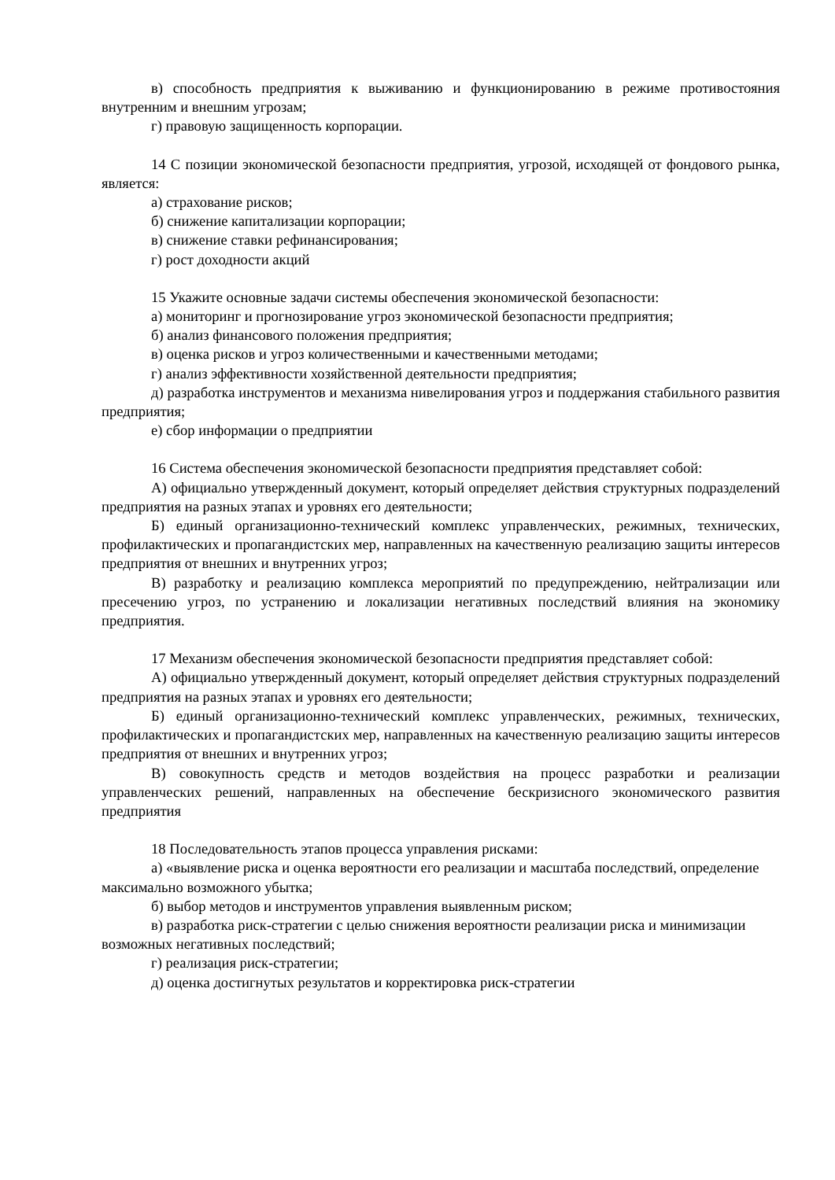в) способность предприятия к выживанию и функционированию в режиме противостояния внутренним и внешним угрозам;
г) правовую защищенность корпорации.
14 С позиции экономической безопасности предприятия, угрозой, исходящей от фондового рынка, является:
а) страхование рисков;
б) снижение капитализации корпорации;
в) снижение ставки рефинансирования;
г) рост доходности акций
15 Укажите основные задачи системы обеспечения экономической безопасности:
а) мониторинг и прогнозирование угроз экономической безопасности предприятия;
б) анализ финансового положения предприятия;
в) оценка рисков и угроз количественными и качественными методами;
г) анализ эффективности хозяйственной деятельности предприятия;
д) разработка инструментов и механизма нивелирования угроз и поддержания стабильного развития предприятия;
е) сбор информации о предприятии
16 Система обеспечения экономической безопасности предприятия представляет собой:
А) официально утвержденный документ, который определяет действия структурных подразделений предприятия на разных этапах и уровнях его деятельности;
Б) единый организационно-технический комплекс управленческих, режимных, технических, профилактических и пропагандистских мер, направленных на качественную реализацию защиты интересов предприятия от внешних и внутренних угроз;
В) разработку и реализацию комплекса мероприятий по предупреждению, нейтрализации или пресечению угроз, по устранению и локализации негативных последствий влияния на экономику предприятия.
17 Механизм обеспечения экономической безопасности предприятия представляет собой:
А) официально утвержденный документ, который определяет действия структурных подразделений предприятия на разных этапах и уровнях его деятельности;
Б) единый организационно-технический комплекс управленческих, режимных, технических, профилактических и пропагандистских мер, направленных на качественную реализацию защиты интересов предприятия от внешних и внутренних угроз;
В) совокупность средств и методов воздействия на процесс разработки и реализации управленческих решений, направленных на обеспечение бескризисного экономического развития предприятия
18 Последовательность этапов процесса управления рисками:
а) «выявление риска и оценка вероятности его реализации и масштаба последствий, определение максимально возможного убытка;
б) выбор методов и инструментов управления выявленным риском;
в) разработка риск-стратегии с целью снижения вероятности реализации риска и минимизации возможных негативных последствий;
г) реализация риск-стратегии;
д) оценка достигнутых результатов и корректировка риск-стратегии